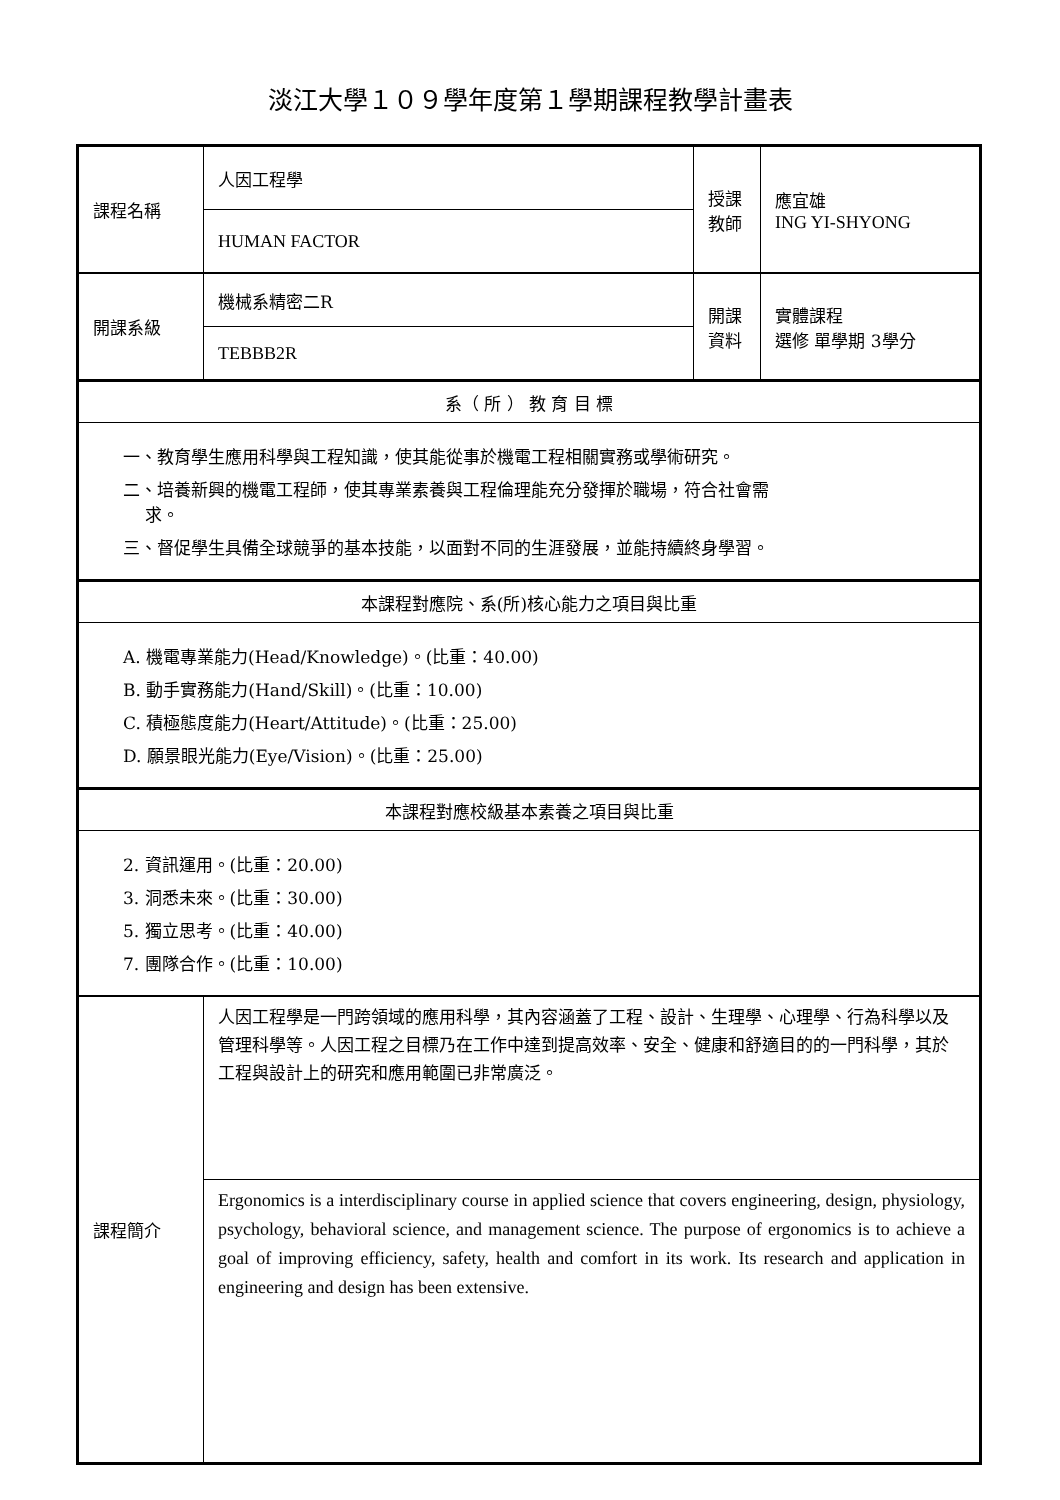淡江大學１０９學年度第１學期課程教學計畫表
| 課程名稱 | 人因工程學 | 授課 教師 | 應宜雄 ING YI-SHYONG |
| | HUMAN FACTOR | | |
| 開課系級 | 機械系精密二R | 開課 資料 | 實體課程 選修 單學期 3學分 |
| | TEBBB2R | | |
| 系（ 所 ） 教 育 目 標 | | | |
| 一、教育學生應用科學與工程知識，使其能從事於機電工程相關實務或學術研究。 二、培養新興的機電工程師，使其專業素養與工程倫理能充分發揮於職場，符合社會需 求。 三、督促學生具備全球競爭的基本技能，以面對不同的生涯發展，並能持續終身學習。 | | | |
| 本課程對應院、系(所)核心能力之項目與比重 | | | |
| A. 機電專業能力(Head/Knowledge)。(比重：40.00) B. 動手實務能力(Hand/Skill)。(比重：10.00) C. 積極態度能力(Heart/Attitude)。(比重：25.00) D. 願景眼光能力(Eye/Vision)。(比重：25.00) | | | |
| 本課程對應校級基本素養之項目與比重 | | | |
| 2. 資訊運用。(比重：20.00) 3. 洞悉未來。(比重：30.00) 5. 獨立思考。(比重：40.00) 7. 團隊合作。(比重：10.00) | | | |
| 課程簡介 | 人因工程學是一門跨領域的應用科學，其內容涵蓋了工程、設計、生理學、心理學、行為科學以及管理科學等。人因工程之目標乃在工作中達到提高效率、安全、健康和舒適目的的一門科學，其於工程與設計上的研究和應用範圍已非常廣泛。 | | |
| | Ergonomics is a interdisciplinary course in applied science that covers engineering, design, physiology, psychology, behavioral science, and management science. The purpose of ergonomics is to achieve a goal of improving efficiency, safety, health and comfort in its work. Its research and application in engineering and design has been extensive. | | |